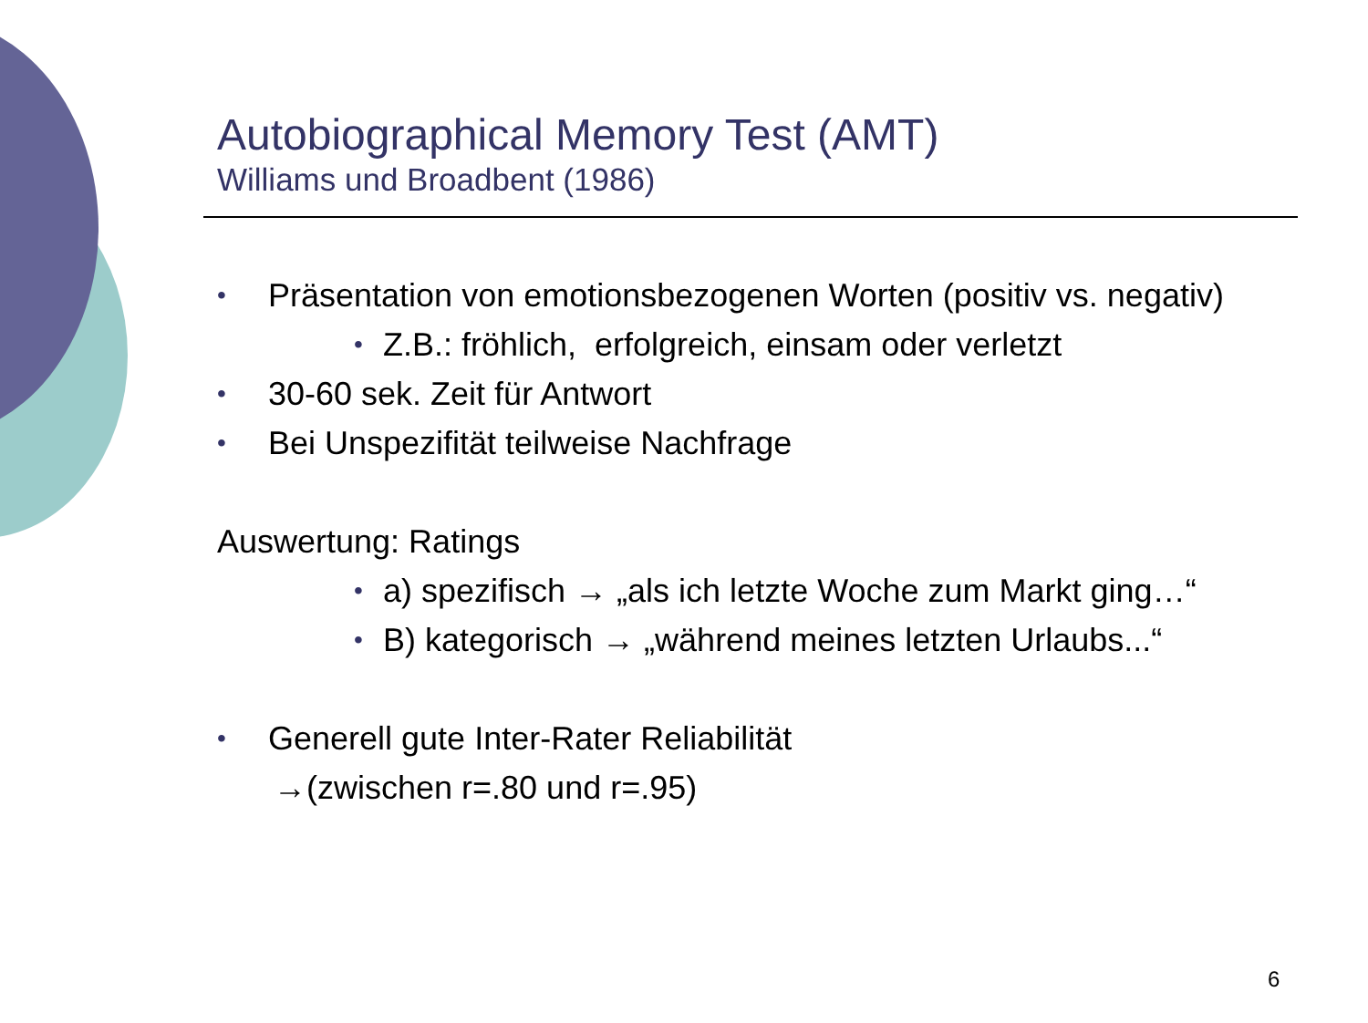Autobiographical Memory Test (AMT)
Williams und Broadbent (1986)
• Präsentation von emotionsbezogenen Worten (positiv vs. negativ)
• Z.B.: fröhlich, erfolgreich, einsam oder verletzt
• 30-60 sek. Zeit für Antwort
• Bei Unspezifität teilweise Nachfrage
Auswertung: Ratings
• a) spezifisch → „als ich letzte Woche zum Markt ging…“
• B) kategorisch → „während meines letzten Urlaubs...“
• Generell gute Inter-Rater Reliabilität
→(zwischen r=.80 und r=.95)
6